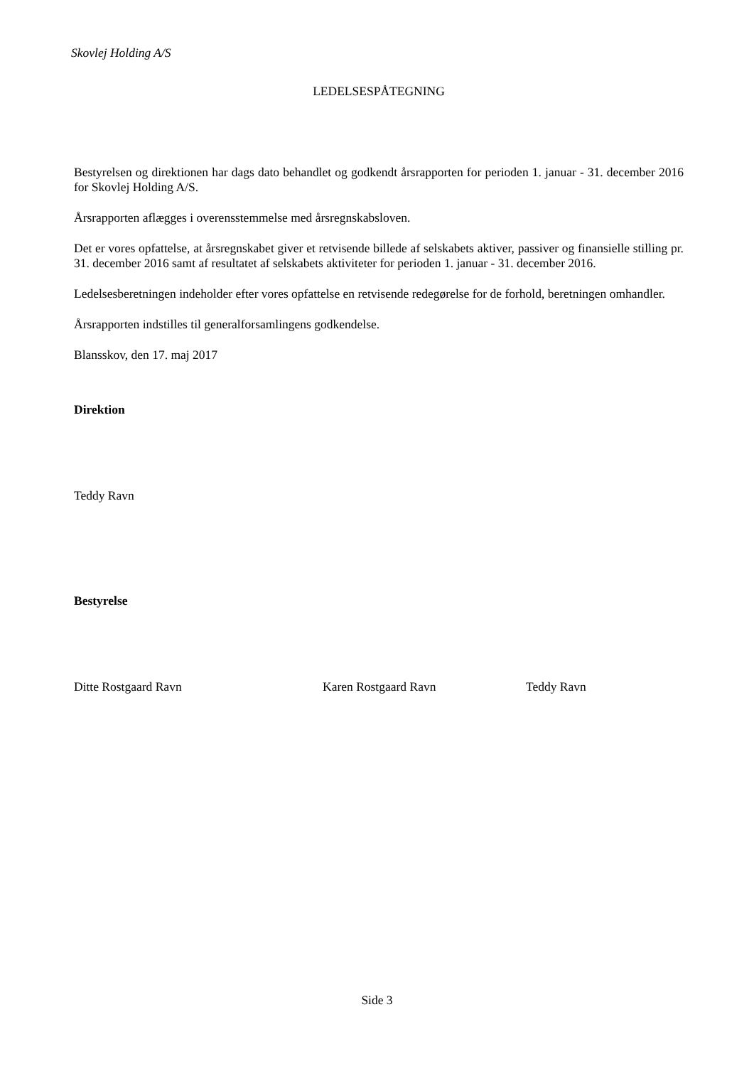Skovlej Holding A/S
LEDELSESPÅTEGNING
Bestyrelsen og direktionen har dags dato behandlet og godkendt årsrapporten for perioden 1. januar - 31. december 2016 for Skovlej Holding A/S.
Årsrapporten aflægges i overensstemmelse med årsregnskabsloven.
Det er vores opfattelse, at årsregnskabet giver et retvisende billede af selskabets aktiver, passiver og finansielle stilling pr. 31. december 2016 samt af resultatet af selskabets aktiviteter for perioden 1. januar - 31. december 2016.
Ledelsesberetningen indeholder efter vores opfattelse en retvisende redegørelse for de forhold, beretningen omhandler.
Årsrapporten indstilles til generalforsamlingens godkendelse.
Blansskov, den 17. maj 2017
Direktion
Teddy Ravn
Bestyrelse
Ditte Rostgaard Ravn Karen Rostgaard Ravn Teddy Ravn
Side 3